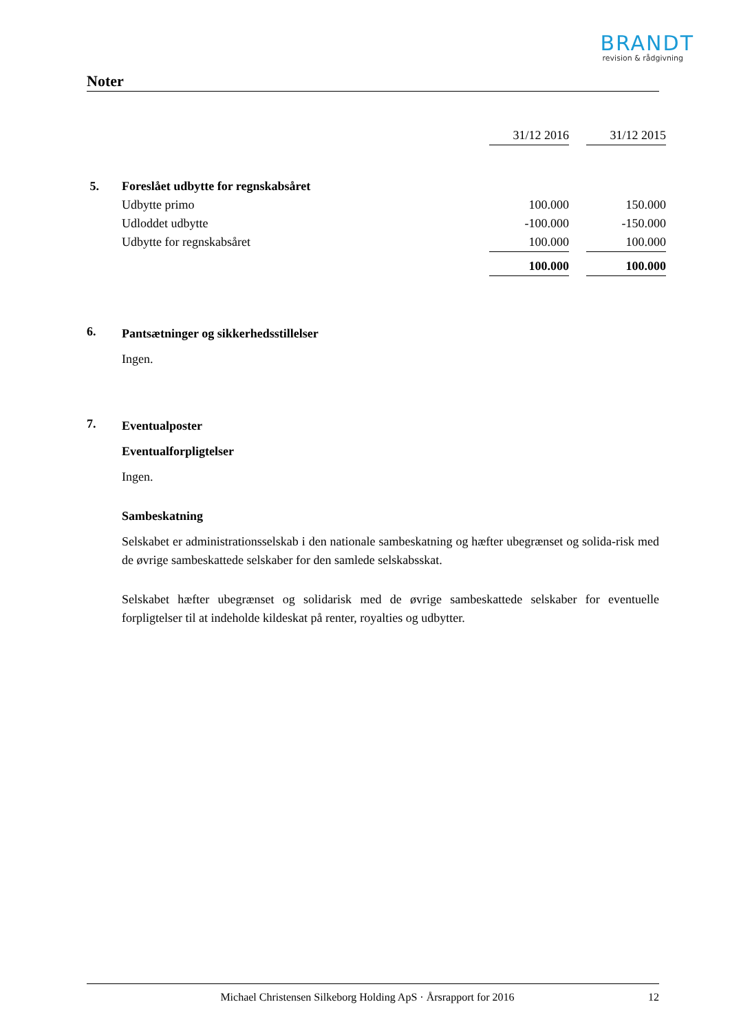BRANDT
revision & rådgivning
Noter
| | | 31/12 2016 | | 31/12 2015 |
| --- | --- | --- | --- | --- |
| 5. | Foreslået udbytte for regnskabsåret | | | |
| | Udbytte primo | 100.000 | | 150.000 |
| | Udloddet udbytte | -100.000 | | -150.000 |
| | Udbytte for regnskabsåret | 100.000 | | 100.000 |
| | | 100.000 | | 100.000 |
6.
Pantsætninger og sikkerhedsstillelser
Ingen.
7.
Eventualposter
Eventualforpligtelser
Ingen.
Sambeskatning
Selskabet er administrationsselskab i den nationale sambeskatning og hæfter ubegrænset og solida-risk med de øvrige sambeskattede selskaber for den samlede selskabsskat.
Selskabet hæfter ubegrænset og solidarisk med de øvrige sambeskattede selskaber for eventuelle forpligtelser til at indeholde kildeskat på renter, royalties og udbytter.
Michael Christensen Silkeborg Holding ApS · Årsrapport for 2016 12